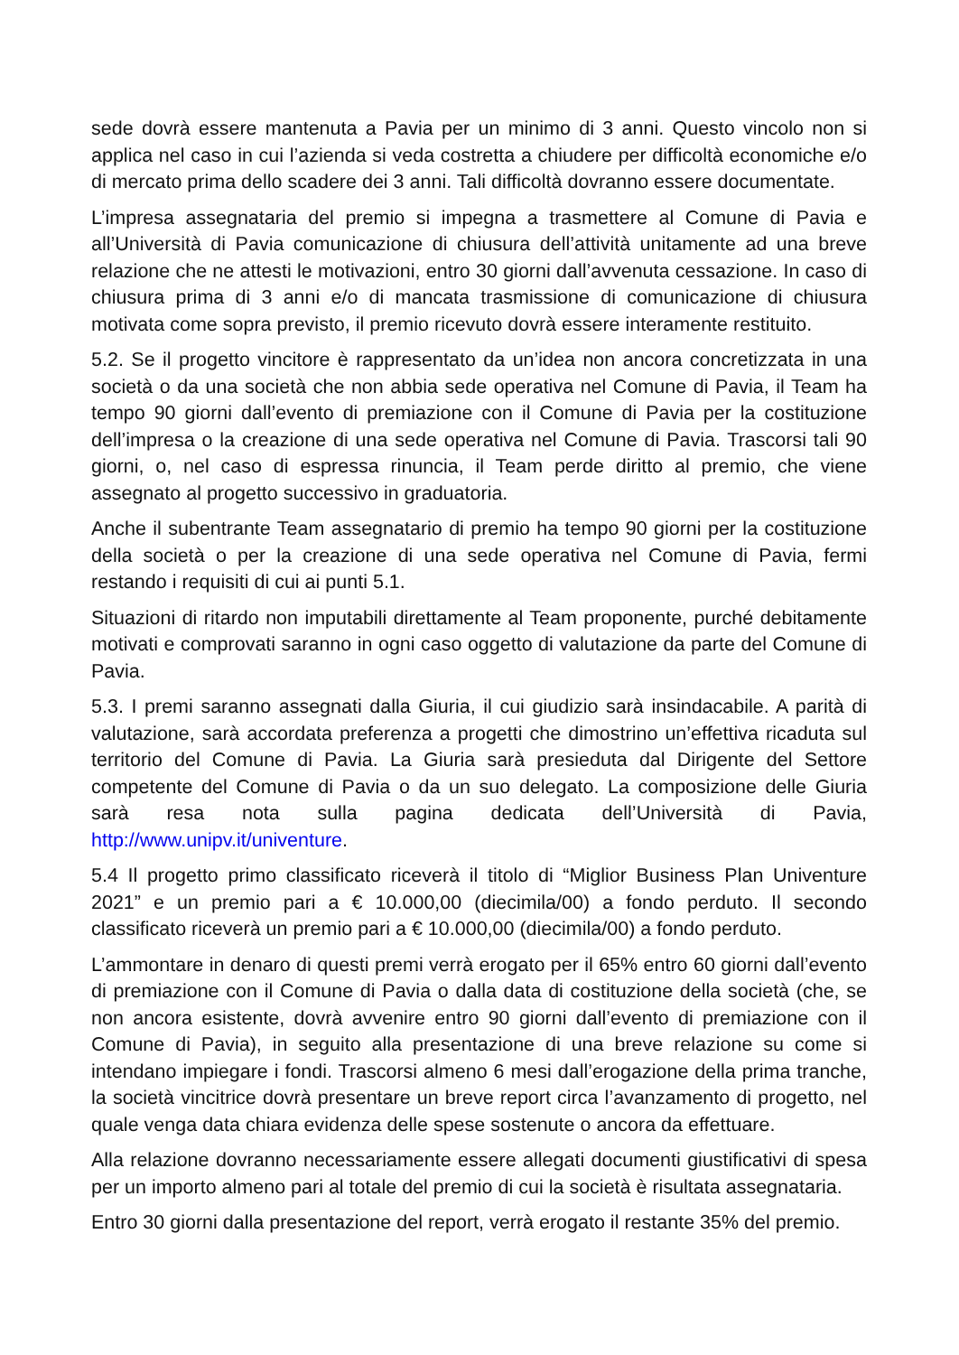sede dovrà essere mantenuta a Pavia per un minimo di 3 anni. Questo vincolo non si applica nel caso in cui l’azienda si veda costretta a chiudere per difficoltà economiche e/o di mercato prima dello scadere dei 3 anni. Tali difficoltà dovranno essere documentate.
L’impresa assegnataria del premio si impegna a trasmettere al Comune di Pavia e all’Università di Pavia comunicazione di chiusura dell’attività unitamente ad una breve relazione che ne attesti le motivazioni, entro 30 giorni dall’avvenuta cessazione. In caso di chiusura prima di 3 anni e/o di mancata trasmissione di comunicazione di chiusura motivata come sopra previsto, il premio ricevuto dovrà essere interamente restituito.
5.2. Se il progetto vincitore è rappresentato da un’idea non ancora concretizzata in una società o da una società che non abbia sede operativa nel Comune di Pavia, il Team ha tempo 90 giorni dall’evento di premiazione con il Comune di Pavia per la costituzione dell’impresa o la creazione di una sede operativa nel Comune di Pavia. Trascorsi tali 90 giorni, o, nel caso di espressa rinuncia, il Team perde diritto al premio, che viene assegnato al progetto successivo in graduatoria.
Anche il subentrante Team assegnatario di premio ha tempo 90 giorni per la costituzione della società o per la creazione di una sede operativa nel Comune di Pavia, fermi restando i requisiti di cui ai punti 5.1.
Situazioni di ritardo non imputabili direttamente al Team proponente, purché debitamente motivati e comprovati saranno in ogni caso oggetto di valutazione da parte del Comune di Pavia.
5.3. I premi saranno assegnati dalla Giuria, il cui giudizio sarà insindacabile. A parità di valutazione, sarà accordata preferenza a progetti che dimostrino un’effettiva ricaduta sul territorio del Comune di Pavia. La Giuria sarà presieduta dal Dirigente del Settore competente del Comune di Pavia o da un suo delegato. La composizione delle Giuria sarà resa nota sulla pagina dedicata dell’Università di Pavia, http://www.unipv.it/univenture.
5.4 Il progetto primo classificato riceverà il titolo di “Miglior Business Plan Univenture 2021” e un premio pari a € 10.000,00 (diecimila/00) a fondo perduto. Il secondo classificato riceverà un premio pari a € 10.000,00 (diecimila/00) a fondo perduto.
L’ammontare in denaro di questi premi verrà erogato per il 65% entro 60 giorni dall’evento di premiazione con il Comune di Pavia o dalla data di costituzione della società (che, se non ancora esistente, dovrà avvenire entro 90 giorni dall’evento di premiazione con il Comune di Pavia), in seguito alla presentazione di una breve relazione su come si intendano impiegare i fondi. Trascorsi almeno 6 mesi dall’erogazione della prima tranche, la società vincitrice dovrà presentare un breve report circa l’avanzamento di progetto, nel quale venga data chiara evidenza delle spese sostenute o ancora da effettuare.
Alla relazione dovranno necessariamente essere allegati documenti giustificativi di spesa per un importo almeno pari al totale del premio di cui la società è risultata assegnataria.
Entro 30 giorni dalla presentazione del report, verrà erogato il restante 35% del premio.